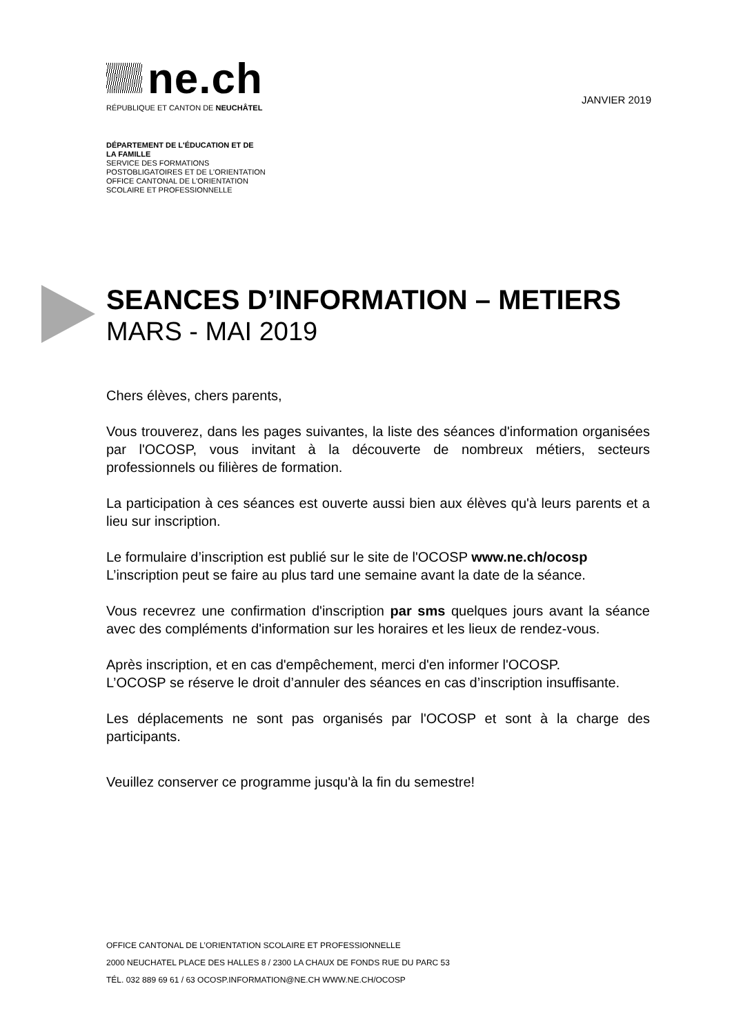ne.ch
RÉPUBLIQUE ET CANTON DE NEUCHÂTEL
JANVIER 2019
DÉPARTEMENT DE L'ÉDUCATION ET DE
LA FAMILLE
SERVICE DES FORMATIONS
POSTOBLIGATOIRES ET DE L'ORIENTATION
OFFICE CANTONAL DE L'ORIENTATION
SCOLAIRE ET PROFESSIONNELLE
SEANCES D’INFORMATION – METIERS
MARS - MAI 2019
Chers élèves, chers parents,
Vous trouverez, dans les pages suivantes, la liste des séances d'information organisées par l'OCOSP, vous invitant à la découverte de nombreux métiers, secteurs professionnels ou filières de formation.
La participation à ces séances est ouverte aussi bien aux élèves qu'à leurs parents et a lieu sur inscription.
Le formulaire d’inscription est publié sur le site de l'OCOSP www.ne.ch/ocosp
L’inscription peut se faire au plus tard une semaine avant la date de la séance.
Vous recevrez une confirmation d'inscription par sms quelques jours avant la séance avec des compléments d'information sur les horaires et les lieux de rendez-vous.
Après inscription, et en cas d'empêchement, merci d'en informer l'OCOSP.
L’OCOSP se réserve le droit d’annuler des séances en cas d’inscription insuffisante.
Les déplacements ne sont pas organisés par l'OCOSP et sont à la charge des participants.
Veuillez conserver ce programme jusqu'à la fin du semestre!
OFFICE CANTONAL DE L’ORIENTATION SCOLAIRE ET PROFESSIONNELLE
2000 NEUCHATEL PLACE DES HALLES 8 / 2300 LA CHAUX DE FONDS RUE DU PARC 53
TÉL. 032 889 69 61 / 63 OCOSP.INFORMATION@NE.CH WWW.NE.CH/OCOSP